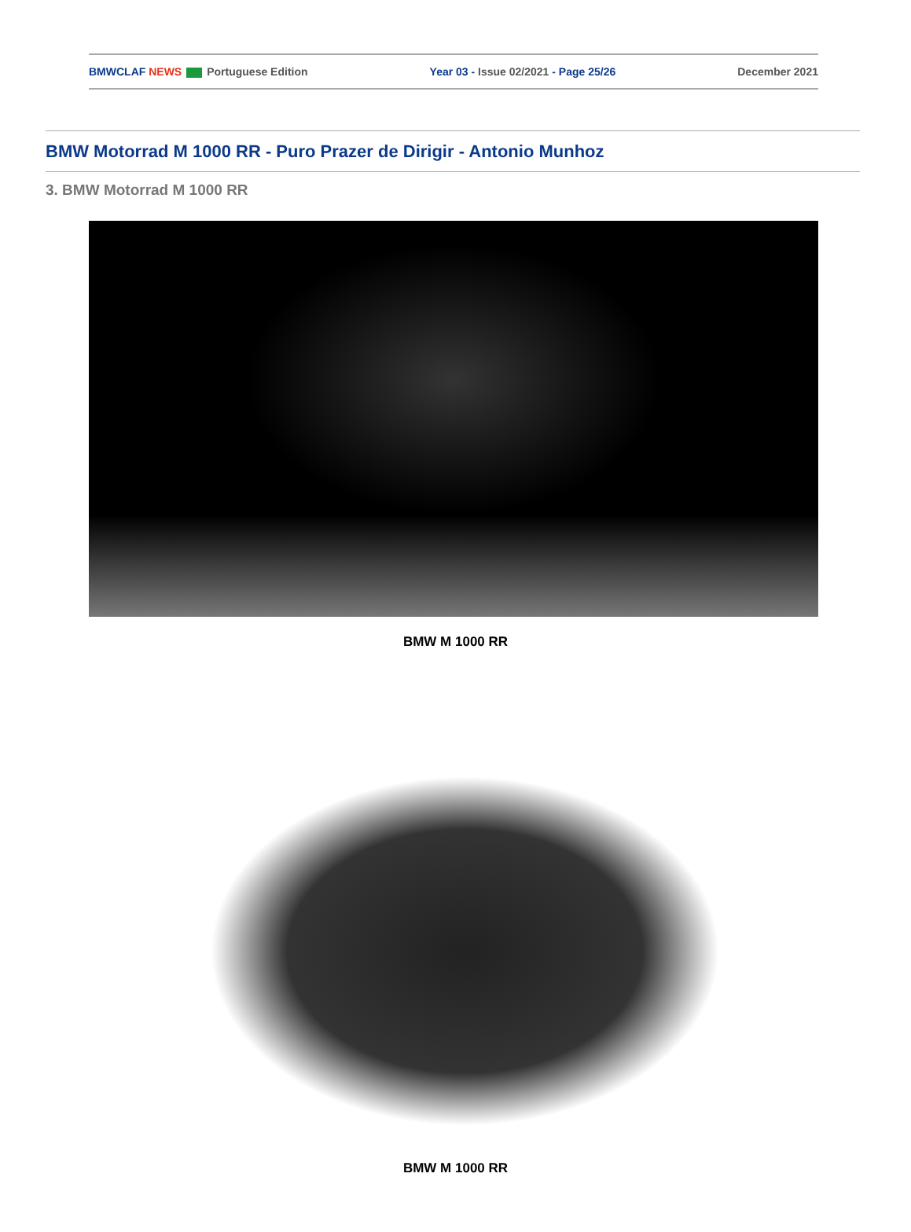BMWCLAF NEWS Portuguese Edition Year 03 - Issue 02/2021 - Page 25/26 December 2021
BMW Motorrad M 1000 RR - Puro Prazer de Dirigir - Antonio Munhoz
3. BMW Motorrad M 1000 RR
BMW M 1000 RR
BMW M 1000 RR